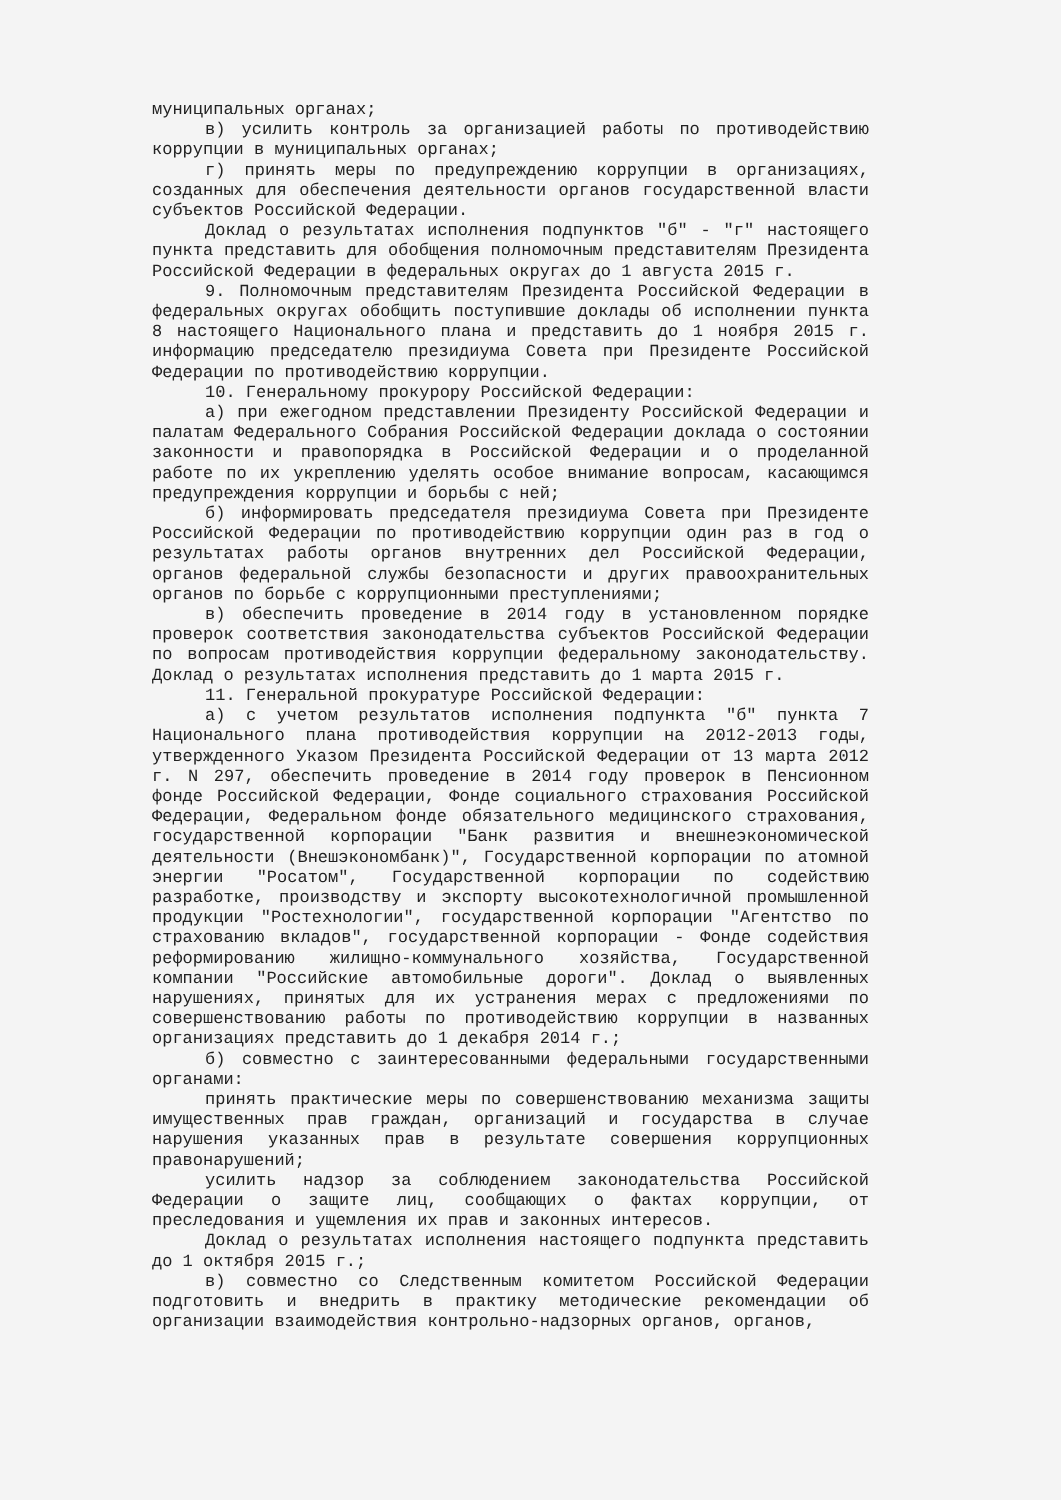муниципальных органах;
в) усилить контроль за организацией работы по противодействию коррупции в муниципальных органах;
г) принять меры по предупреждению коррупции в организациях, созданных для обеспечения деятельности органов государственной власти субъектов Российской Федерации.
Доклад о результатах исполнения подпунктов "б" - "г" настоящего пункта представить для обобщения полномочным представителям Президента Российской Федерации в федеральных округах до 1 августа 2015 г.
9. Полномочным представителям Президента Российской Федерации в федеральных округах обобщить поступившие доклады об исполнении пункта 8 настоящего Национального плана и представить до 1 ноября 2015 г. информацию председателю президиума Совета при Президенте Российской Федерации по противодействию коррупции.
10. Генеральному прокурору Российской Федерации:
а) при ежегодном представлении Президенту Российской Федерации и палатам Федерального Собрания Российской Федерации доклада о состоянии законности и правопорядка в Российской Федерации и о проделанной работе по их укреплению уделять особое внимание вопросам, касающимся предупреждения коррупции и борьбы с ней;
б) информировать председателя президиума Совета при Президенте Российской Федерации по противодействию коррупции один раз в год о результатах работы органов внутренних дел Российской Федерации, органов федеральной службы безопасности и других правоохранительных органов по борьбе с коррупционными преступлениями;
в) обеспечить проведение в 2014 году в установленном порядке проверок соответствия законодательства субъектов Российской Федерации по вопросам противодействия коррупции федеральному законодательству. Доклад о результатах исполнения представить до 1 марта 2015 г.
11. Генеральной прокуратуре Российской Федерации:
а) с учетом результатов исполнения подпункта "б" пункта 7 Национального плана противодействия коррупции на 2012-2013 годы, утвержденного Указом Президента Российской Федерации от 13 марта 2012 г. N 297, обеспечить проведение в 2014 году проверок в Пенсионном фонде Российской Федерации, Фонде социального страхования Российской Федерации, Федеральном фонде обязательного медицинского страхования, государственной корпорации "Банк развития и внешнеэкономической деятельности (Внешэкономбанк)", Государственной корпорации по атомной энергии "Росатом", Государственной корпорации по содействию разработке, производству и экспорту высокотехнологичной промышленной продукции "Ростехнологии", государственной корпорации "Агентство по страхованию вкладов", государственной корпорации - Фонде содействия реформированию жилищно-коммунального хозяйства, Государственной компании "Российские автомобильные дороги". Доклад о выявленных нарушениях, принятых для их устранения мерах с предложениями по совершенствованию работы по противодействию коррупции в названных организациях представить до 1 декабря 2014 г.;
б) совместно с заинтересованными федеральными государственными органами:
принять практические меры по совершенствованию механизма защиты имущественных прав граждан, организаций и государства в случае нарушения указанных прав в результате совершения коррупционных правонарушений;
усилить надзор за соблюдением законодательства Российской Федерации о защите лиц, сообщающих о фактах коррупции, от преследования и ущемления их прав и законных интересов.
Доклад о результатах исполнения настоящего подпункта представить до 1 октября 2015 г.;
в) совместно со Следственным комитетом Российской Федерации подготовить и внедрить в практику методические рекомендации об организации взаимодействия контрольно-надзорных органов, органов,